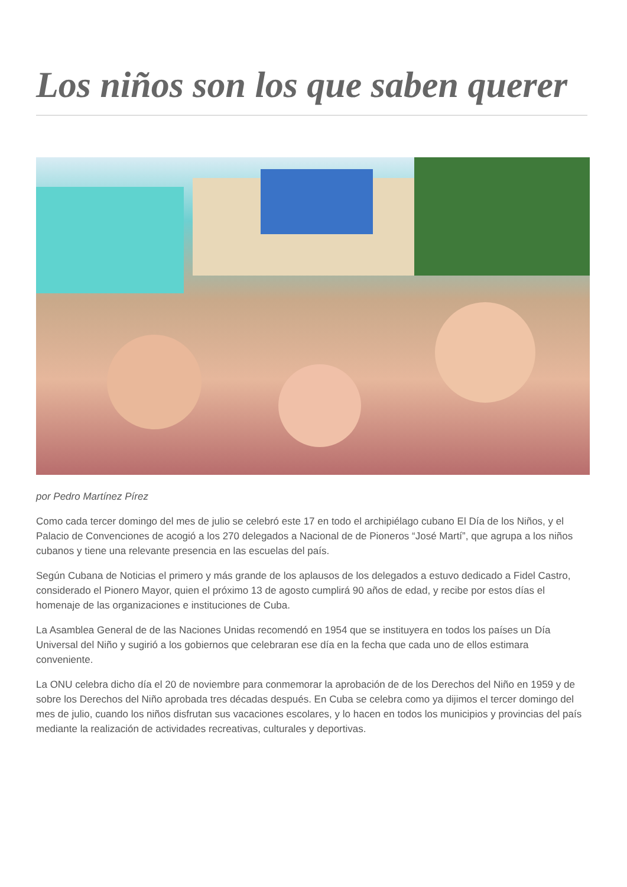Los niños son los que saben querer
por Pedro Martínez Pírez
Como cada tercer domingo del mes de julio se celebró este 17 en todo el archipiélago cubano El Día de los Niños, y el Palacio de Convenciones de acogió a los 270 delegados a Nacional de de Pioneros “José Martí”, que agrupa a los niños cubanos y tiene una relevante presencia en las escuelas del país.
Según Cubana de Noticias el primero y más grande de los aplausos de los delegados a estuvo dedicado a Fidel Castro, considerado el Pionero Mayor, quien el próximo 13 de agosto cumplirá 90 años de edad, y recibe por estos días el homenaje de las organizaciones e instituciones de Cuba.
La Asamblea General de de las Naciones Unidas recomendó en 1954 que se instituyera en todos los países un Día Universal del Niño y sugirió a los gobiernos que celebraran ese día en la fecha que cada uno de ellos estimara conveniente.
La ONU celebra dicho día el 20 de noviembre para conmemorar la aprobación de de los Derechos del Niño en 1959 y de sobre los Derechos del Niño aprobada tres décadas después. En Cuba se celebra como ya dijimos el tercer domingo del mes de julio, cuando los niños disfrutan sus vacaciones escolares, y lo hacen en todos los municipios y provincias del país mediante la realización de actividades recreativas, culturales y deportivas.